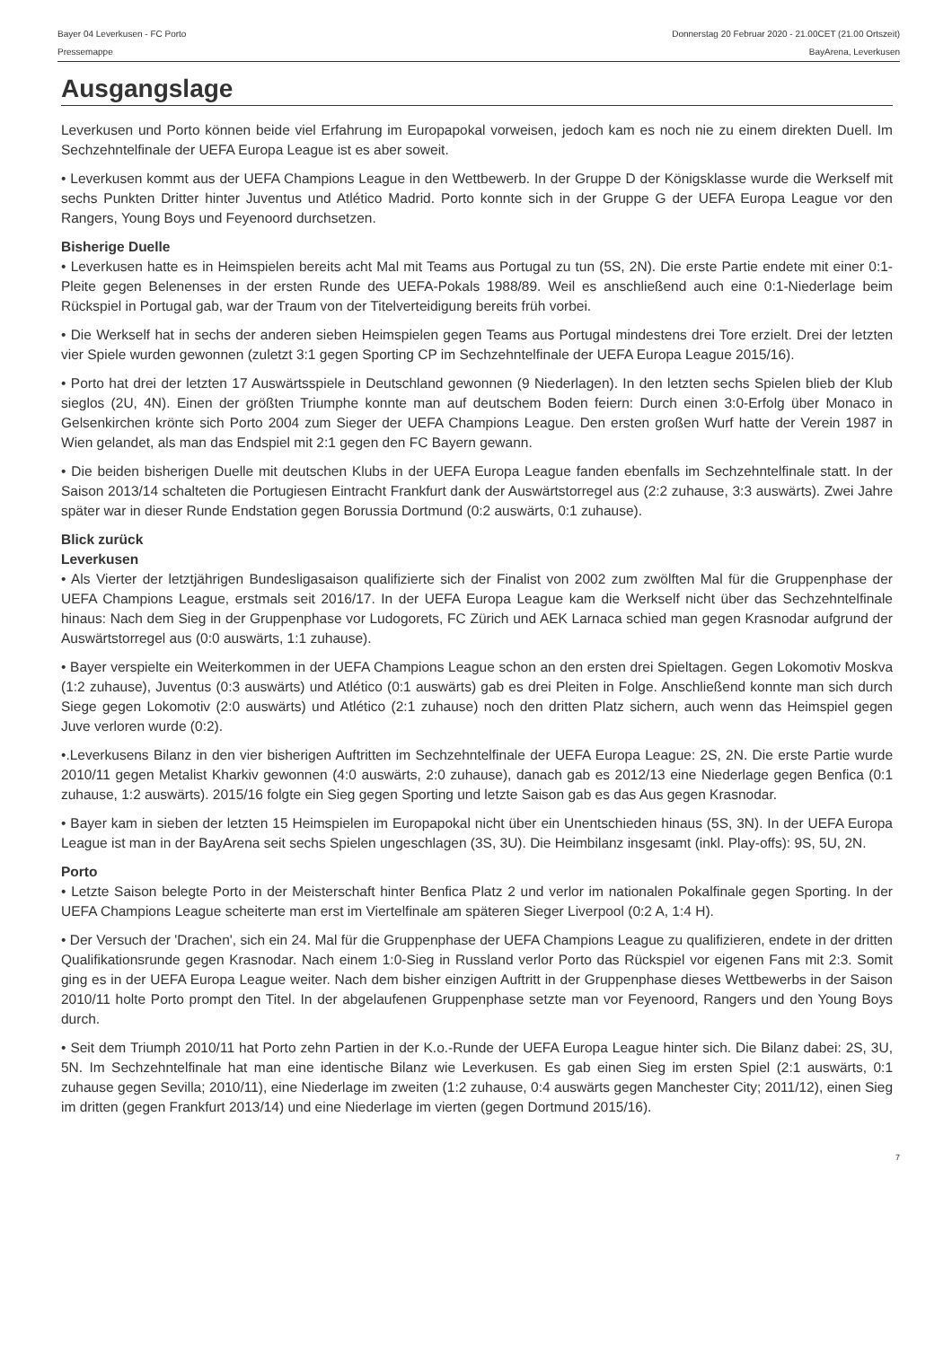Bayer 04 Leverkusen - FC Porto
Pressemappe
Donnerstag 20 Februar 2020 - 21.00CET (21.00 Ortszeit)
BayArena, Leverkusen
Ausgangslage
Leverkusen und Porto können beide viel Erfahrung im Europapokal vorweisen, jedoch kam es noch nie zu einem direkten Duell. Im Sechzehntelfinale der UEFA Europa League ist es aber soweit.
• Leverkusen kommt aus der UEFA Champions League in den Wettbewerb. In der Gruppe D der Königsklasse wurde die Werkself mit sechs Punkten Dritter hinter Juventus und Atlético Madrid. Porto konnte sich in der Gruppe G der UEFA Europa League vor den Rangers, Young Boys und Feyenoord durchsetzen.
Bisherige Duelle
• Leverkusen hatte es in Heimspielen bereits acht Mal mit Teams aus Portugal zu tun (5S, 2N). Die erste Partie endete mit einer 0:1-Pleite gegen Belenenses in der ersten Runde des UEFA-Pokals 1988/89. Weil es anschließend auch eine 0:1-Niederlage beim Rückspiel in Portugal gab, war der Traum von der Titelverteidigung bereits früh vorbei.
• Die Werkself hat in sechs der anderen sieben Heimspielen gegen Teams aus Portugal mindestens drei Tore erzielt. Drei der letzten vier Spiele wurden gewonnen (zuletzt 3:1 gegen Sporting CP im Sechzehntelfinale der UEFA Europa League 2015/16).
• Porto hat drei der letzten 17 Auswärtsspiele in Deutschland gewonnen (9 Niederlagen). In den letzten sechs Spielen blieb der Klub sieglos (2U, 4N). Einen der größten Triumphe konnte man auf deutschem Boden feiern: Durch einen 3:0-Erfolg über Monaco in Gelsenkirchen krönte sich Porto 2004 zum Sieger der UEFA Champions League. Den ersten großen Wurf hatte der Verein 1987 in Wien gelandet, als man das Endspiel mit 2:1 gegen den FC Bayern gewann.
• Die beiden bisherigen Duelle mit deutschen Klubs in der UEFA Europa League fanden ebenfalls im Sechzehntelfinale statt. In der Saison 2013/14 schalteten die Portugiesen Eintracht Frankfurt dank der Auswärtstorregel aus (2:2 zuhause, 3:3 auswärts). Zwei Jahre später war in dieser Runde Endstation gegen Borussia Dortmund (0:2 auswärts, 0:1 zuhause).
Blick zurück
Leverkusen
• Als Vierter der letztjährigen Bundesligasaison qualifizierte sich der Finalist von 2002 zum zwölften Mal für die Gruppenphase der UEFA Champions League, erstmals seit 2016/17. In der UEFA Europa League kam die Werkself nicht über das Sechzehntelfinale hinaus: Nach dem Sieg in der Gruppenphase vor Ludogorets, FC Zürich und AEK Larnaca schied man gegen Krasnodar aufgrund der Auswärtstorregel aus (0:0 auswärts, 1:1 zuhause).
• Bayer verspielte ein Weiterkommen in der UEFA Champions League schon an den ersten drei Spieltagen. Gegen Lokomotiv Moskva (1:2 zuhause), Juventus (0:3 auswärts) und Atlético (0:1 auswärts) gab es drei Pleiten in Folge. Anschließend konnte man sich durch Siege gegen Lokomotiv (2:0 auswärts) und Atlético (2:1 zuhause) noch den dritten Platz sichern, auch wenn das Heimspiel gegen Juve verloren wurde (0:2).
•.Leverkusens Bilanz in den vier bisherigen Auftritten im Sechzehntelfinale der UEFA Europa League: 2S, 2N. Die erste Partie wurde 2010/11 gegen Metalist Kharkiv gewonnen (4:0 auswärts, 2:0 zuhause), danach gab es 2012/13 eine Niederlage gegen Benfica (0:1 zuhause, 1:2 auswärts). 2015/16 folgte ein Sieg gegen Sporting und letzte Saison gab es das Aus gegen Krasnodar.
• Bayer kam in sieben der letzten 15 Heimspielen im Europapokal nicht über ein Unentschieden hinaus (5S, 3N). In der UEFA Europa League ist man in der BayArena seit sechs Spielen ungeschlagen (3S, 3U). Die Heimbilanz insgesamt (inkl. Play-offs): 9S, 5U, 2N.
Porto
• Letzte Saison belegte Porto in der Meisterschaft hinter Benfica Platz 2 und verlor im nationalen Pokalfinale gegen Sporting. In der UEFA Champions League scheiterte man erst im Viertelfinale am späteren Sieger Liverpool (0:2 A, 1:4 H).
• Der Versuch der 'Drachen', sich ein 24. Mal für die Gruppenphase der UEFA Champions League zu qualifizieren, endete in der dritten Qualifikationsrunde gegen Krasnodar. Nach einem 1:0-Sieg in Russland verlor Porto das Rückspiel vor eigenen Fans mit 2:3. Somit ging es in der UEFA Europa League weiter. Nach dem bisher einzigen Auftritt in der Gruppenphase dieses Wettbewerbs in der Saison 2010/11 holte Porto prompt den Titel. In der abgelaufenen Gruppenphase setzte man vor Feyenoord, Rangers und den Young Boys durch.
• Seit dem Triumph 2010/11 hat Porto zehn Partien in der K.o.-Runde der UEFA Europa League hinter sich. Die Bilanz dabei: 2S, 3U, 5N. Im Sechzehntelfinale hat man eine identische Bilanz wie Leverkusen. Es gab einen Sieg im ersten Spiel (2:1 auswärts, 0:1 zuhause gegen Sevilla; 2010/11), eine Niederlage im zweiten (1:2 zuhause, 0:4 auswärts gegen Manchester City; 2011/12), einen Sieg im dritten (gegen Frankfurt 2013/14) und eine Niederlage im vierten (gegen Dortmund 2015/16).
7